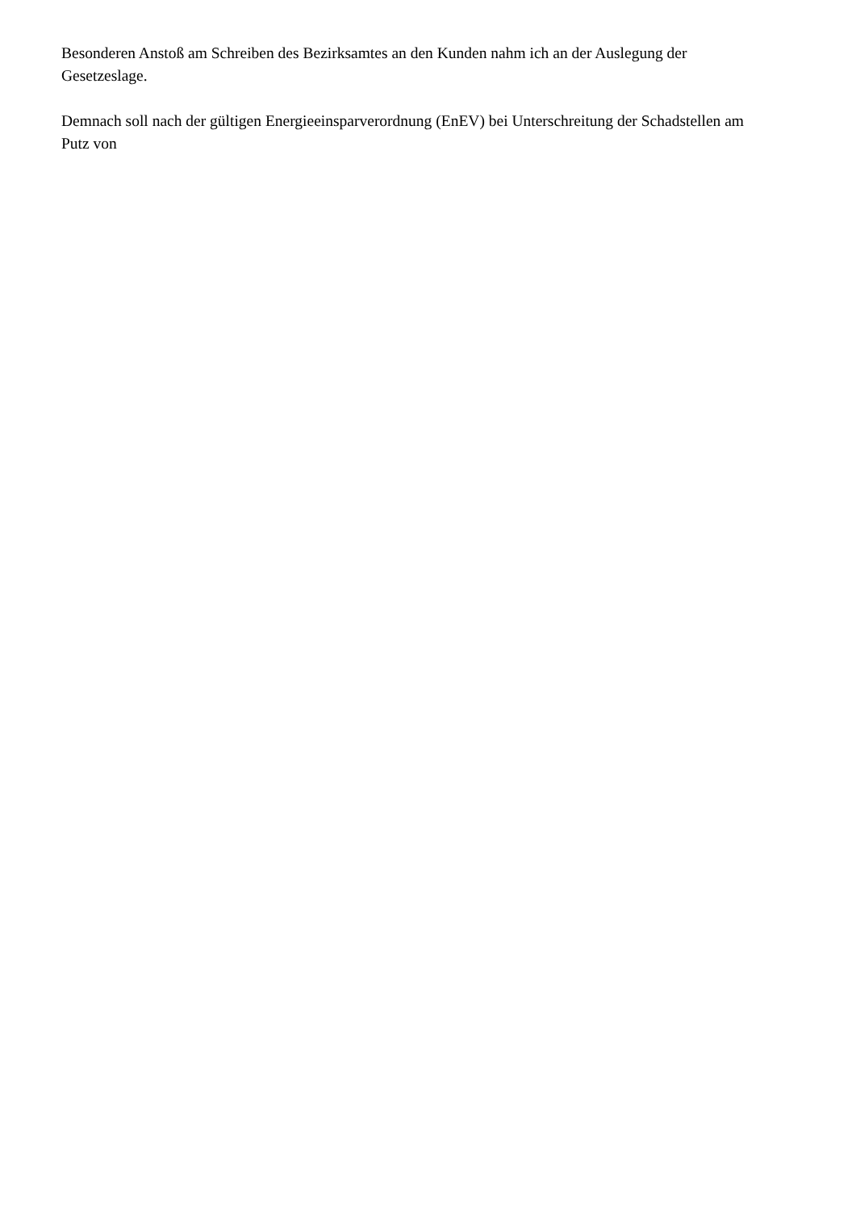Besonderen Anstoß am Schreiben des Bezirksamtes an den Kunden nahm ich an der Auslegung der Gesetzeslage.
Demnach soll nach der gültigen Energieeinsparverordnung (EnEV) bei Unterschreitung der Schadstellen am Putz von